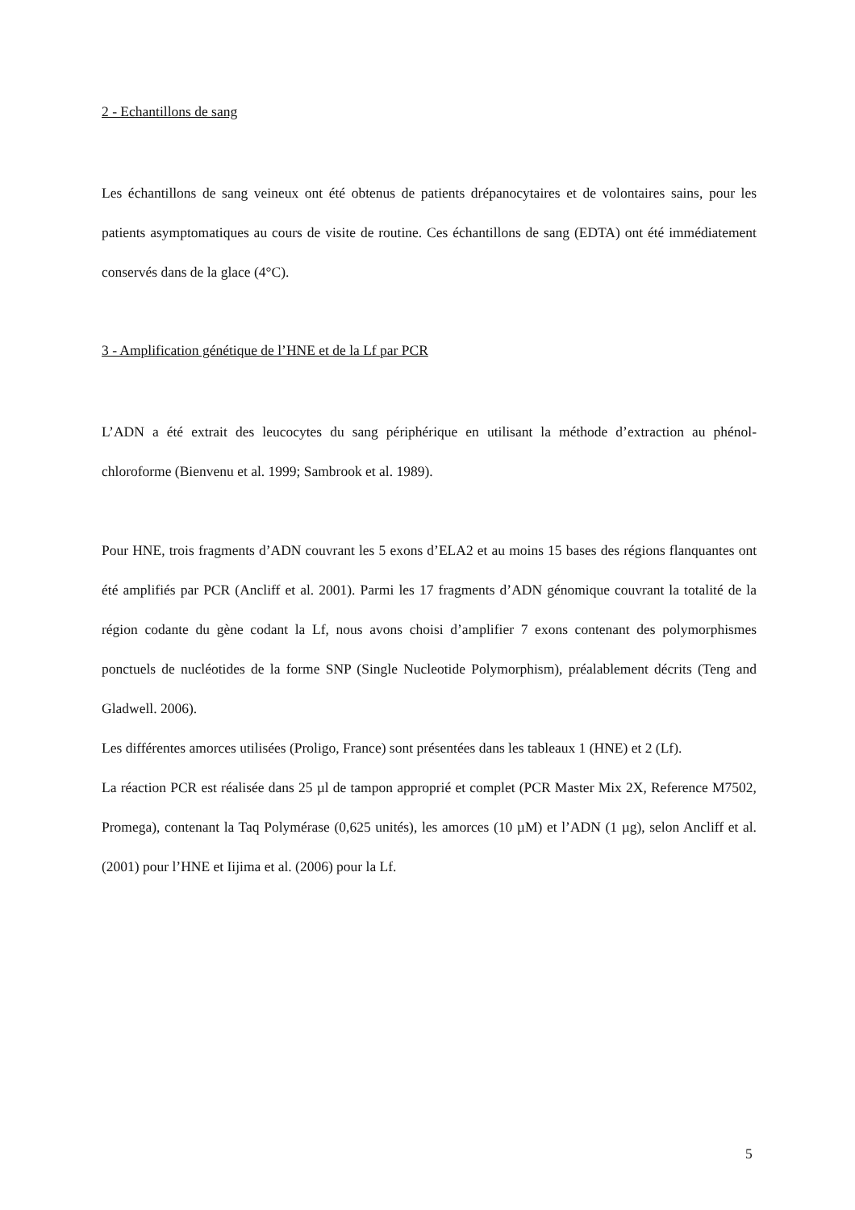2 - Echantillons de sang
Les échantillons de sang veineux ont été obtenus de patients drépanocytaires et de volontaires sains, pour les patients asymptomatiques au cours de visite de routine. Ces échantillons de sang (EDTA) ont été immédiatement conservés dans de la glace (4°C).
3 - Amplification génétique de l’HNE et de la Lf par PCR
L’ADN a été extrait des leucocytes du sang périphérique en utilisant la méthode d’extraction au phénol-chloroforme (Bienvenu et al. 1999; Sambrook et al. 1989).
Pour HNE, trois fragments d’ADN couvrant les 5 exons d’ELA2 et au moins 15 bases des régions flanquantes ont été amplifiés par PCR (Ancliff et al. 2001). Parmi les 17 fragments d’ADN génomique couvrant la totalité de la région codante du gène codant la Lf, nous avons choisi d’amplifier 7 exons contenant des polymorphismes ponctuels de nucléotides de la forme SNP (Single Nucleotide Polymorphism), préalablement décrits (Teng and Gladwell. 2006).
Les différentes amorces utilisées (Proligo, France) sont présentées dans les tableaux 1 (HNE) et 2 (Lf).
La réaction PCR est réalisée dans 25 µl de tampon approprié et complet (PCR Master Mix 2X, Reference M7502, Promega), contenant la Taq Polymérase (0,625 unités), les amorces (10 µM) et l’ADN (1 µg), selon Ancliff et al. (2001) pour l’HNE et Iijima et al. (2006) pour la Lf.
5